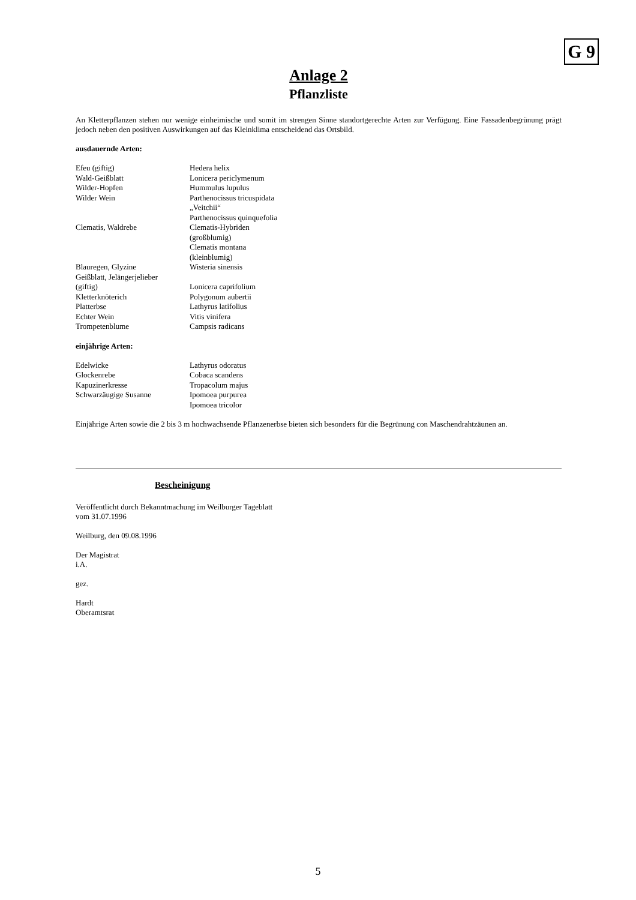G 9
Anlage 2
Pflanzliste
An Kletterpflanzen stehen nur wenige einheimische und somit im strengen Sinne standortgerechte Arten zur Verfügung. Eine Fassadenbegrünung prägt jedoch neben den positiven Auswirkungen auf das Kleinklima entscheidend das Ortsbild.
ausdauernde Arten:
| Efeu (giftig) | Hedera helix |
| Wald-Geißblatt | Lonicera periclymenum |
| Wilder-Hopfen | Hummulus lupulus |
| Wilder Wein | Parthenocissus tricuspidata „Veitchii“ Parthenocissus quinquefolia |
| Clematis, Waldrebe | Clematis-Hybriden (großblumig) Clematis montana (kleinblumig) |
| Blauregen, Glyzine | Wisteria sinensis |
| Geißblatt, Jelängerjelieber (giftig) | Lonicera caprifolium |
| Kletterknöterich | Polygonum aubertii |
| Platterbse | Lathyrus latifolius |
| Echter Wein | Vitis vinifera |
| Trompetenblume | Campsis radicans |
einjährige Arten:
| Edelwicke | Lathyrus odoratus |
| Glockenrebe | Cobaca scandens |
| Kapuzinerkresse | Tropacolum majus |
| Schwarzäugige Susanne | Ipomoea purpurea Ipomoea tricolor |
Einjährige Arten sowie die 2 bis 3 m hochwachsende Pflanzenerbse bieten sich besonders für die Begrünung con Maschendrahtzäunen an.
Bescheinigung
Veröffentlicht durch Bekanntmachung im Weilburger Tageblatt
vom 31.07.1996
Weilburg, den 09.08.1996
Der Magistrat
i.A.
gez.
Hardt
Oberamtsrat
5